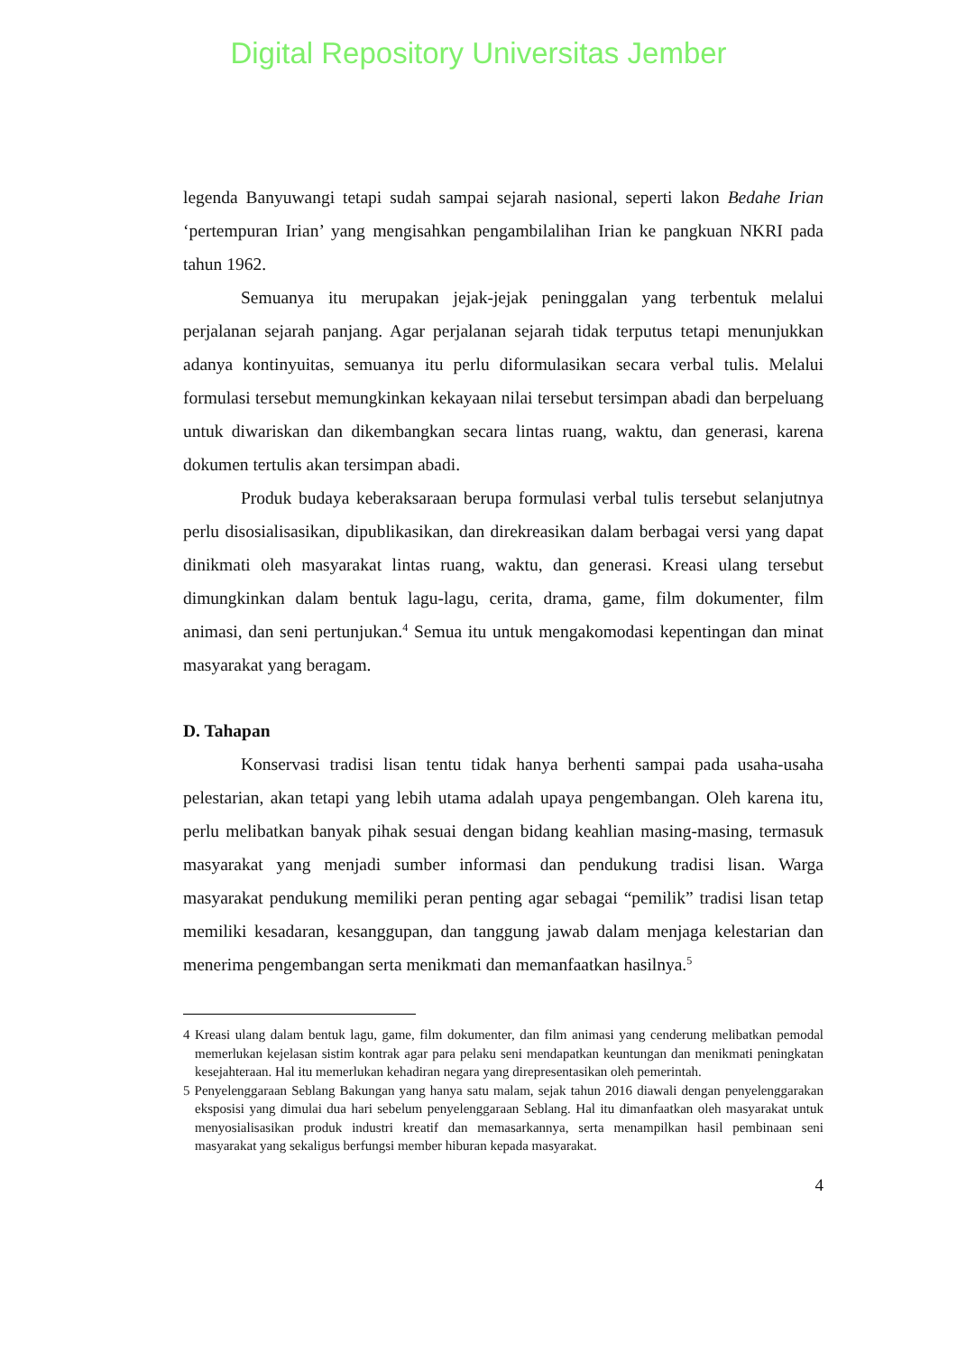Digital Repository Universitas Jember
legenda Banyuwangi tetapi sudah sampai sejarah nasional, seperti lakon Bedahe Irian ‘pertempuran Irian’ yang mengisahkan pengambilalihan Irian ke pangkuan NKRI pada tahun 1962.
Semuanya itu merupakan jejak-jejak peninggalan yang terbentuk melalui perjalanan sejarah panjang. Agar perjalanan sejarah tidak terputus tetapi menunjukkan adanya kontinyuitas, semuanya itu perlu diformulasikan secara verbal tulis. Melalui formulasi tersebut memungkinkan kekayaan nilai tersebut tersimpan abadi dan berpeluang untuk diwariskan dan dikembangkan secara lintas ruang, waktu, dan generasi, karena dokumen tertulis akan tersimpan abadi.
Produk budaya keberaksaraan berupa formulasi verbal tulis tersebut selanjutnya perlu disosialisasikan, dipublikasikan, dan direkreasikan dalam berbagai versi yang dapat dinikmati oleh masyarakat lintas ruang, waktu, dan generasi. Kreasi ulang tersebut dimungkinkan dalam bentuk lagu-lagu, cerita, drama, game, film dokumenter, film animasi, dan seni pertunjukan.<sup>4</sup> Semua itu untuk mengakomodasi kepentingan dan minat masyarakat yang beragam.
D. Tahapan
Konservasi tradisi lisan tentu tidak hanya berhenti sampai pada usaha-usaha pelestarian, akan tetapi yang lebih utama adalah upaya pengembangan. Oleh karena itu, perlu melibatkan banyak pihak sesuai dengan bidang keahlian masing-masing, termasuk masyarakat yang menjadi sumber informasi dan pendukung tradisi lisan. Warga masyarakat pendukung memiliki peran penting agar sebagai “pemilik” tradisi lisan tetap memiliki kesadaran, kesanggupan, dan tanggung jawab dalam menjaga kelestarian dan menerima pengembangan serta menikmati dan memanfaatkan hasilnya.<sup>5</sup>
4 Kreasi ulang dalam bentuk lagu, game, film dokumenter, dan film animasi yang cenderung melibatkan pemodal memerlukan kejelasan sistim kontrak agar para pelaku seni mendapatkan keuntungan dan menikmati peningkatan kesejahteraan. Hal itu memerlukan kehadiran negara yang direpresentasikan oleh pemerintah.
5 Penyelenggaraan Seblang Bakungan yang hanya satu malam, sejak tahun 2016 diawali dengan penyelenggarakan eksposisi yang dimulai dua hari sebelum penyelenggaraan Seblang. Hal itu dimanfaatkan oleh masyarakat untuk menyosialisasikan produk industri kreatif dan memasarkannya, serta menampilkan hasil pembinaan seni masyarakat yang sekaligus berfungsi member hiburan kepada masyarakat.
4